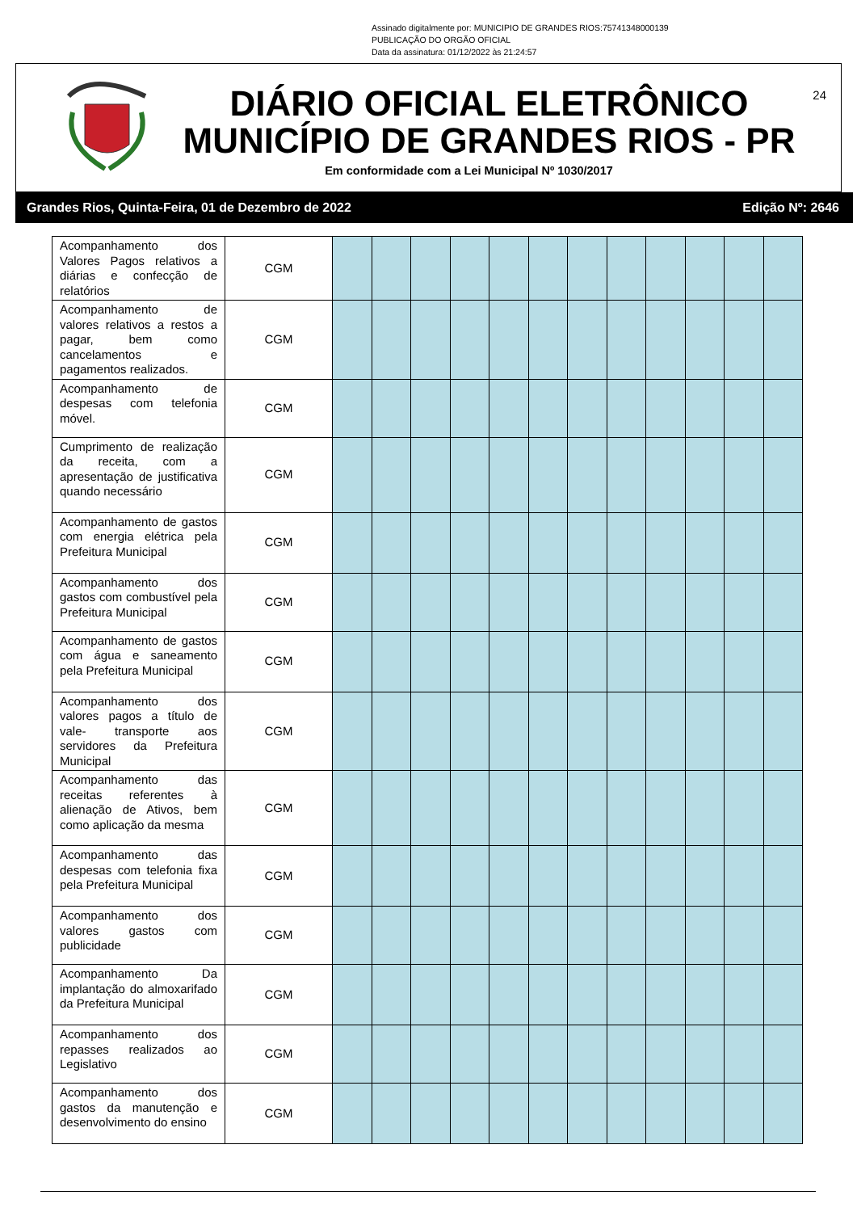Assinado digitalmente por: MUNICIPIO DE GRANDES RIOS:75741348000139
PUBLICAÇÃO DO ORGÃO OFICIAL
Data da assinatura: 01/12/2022 às 21:24:57
DIÁRIO OFICIAL ELETRÔNICO
MUNICÍPIO DE GRANDES RIOS - PR
Em conformidade com a Lei Municipal Nº 1030/2017
24
Grandes Rios, Quinta-Feira, 01 de Dezembro de 2022 Edição Nº: 2646
| Acompanhamento dos Valores Pagos relativos a diárias e confecção de relatórios | CGM | | | | | | | | | | | | |
| Acompanhamento de valores relativos a restos a pagar, bem como cancelamentos e pagamentos realizados. | CGM | | | | | | | | | | | | |
| Acompanhamento de despesas com telefonia móvel. | CGM | | | | | | | | | | | | |
| Cumprimento de realização da receita, com a apresentação de justificativa quando necessário | CGM | | | | | | | | | | | | |
| Acompanhamento de gastos com energia elétrica pela Prefeitura Municipal | CGM | | | | | | | | | | | | |
| Acompanhamento dos gastos com combustível pela Prefeitura Municipal | CGM | | | | | | | | | | | | |
| Acompanhamento de gastos com água e saneamento pela Prefeitura Municipal | CGM | | | | | | | | | | | | |
| Acompanhamento dos valores pagos a título de vale- transporte aos servidores da Prefeitura Municipal | CGM | | | | | | | | | | | | |
| Acompanhamento das receitas referentes à alienação de Ativos, bem como aplicação da mesma | CGM | | | | | | | | | | | | |
| Acompanhamento das despesas com telefonia fixa pela Prefeitura Municipal | CGM | | | | | | | | | | | | |
| Acompanhamento dos valores gastos com publicidade | CGM | | | | | | | | | | | | |
| Acompanhamento Da implantação do almoxarifado da Prefeitura Municipal | CGM | | | | | | | | | | | | |
| Acompanhamento dos repasses realizados ao Legislativo | CGM | | | | | | | | | | | | |
| Acompanhamento dos gastos da manutenção e desenvolvimento do ensino | CGM | | | | | | | | | | | | |